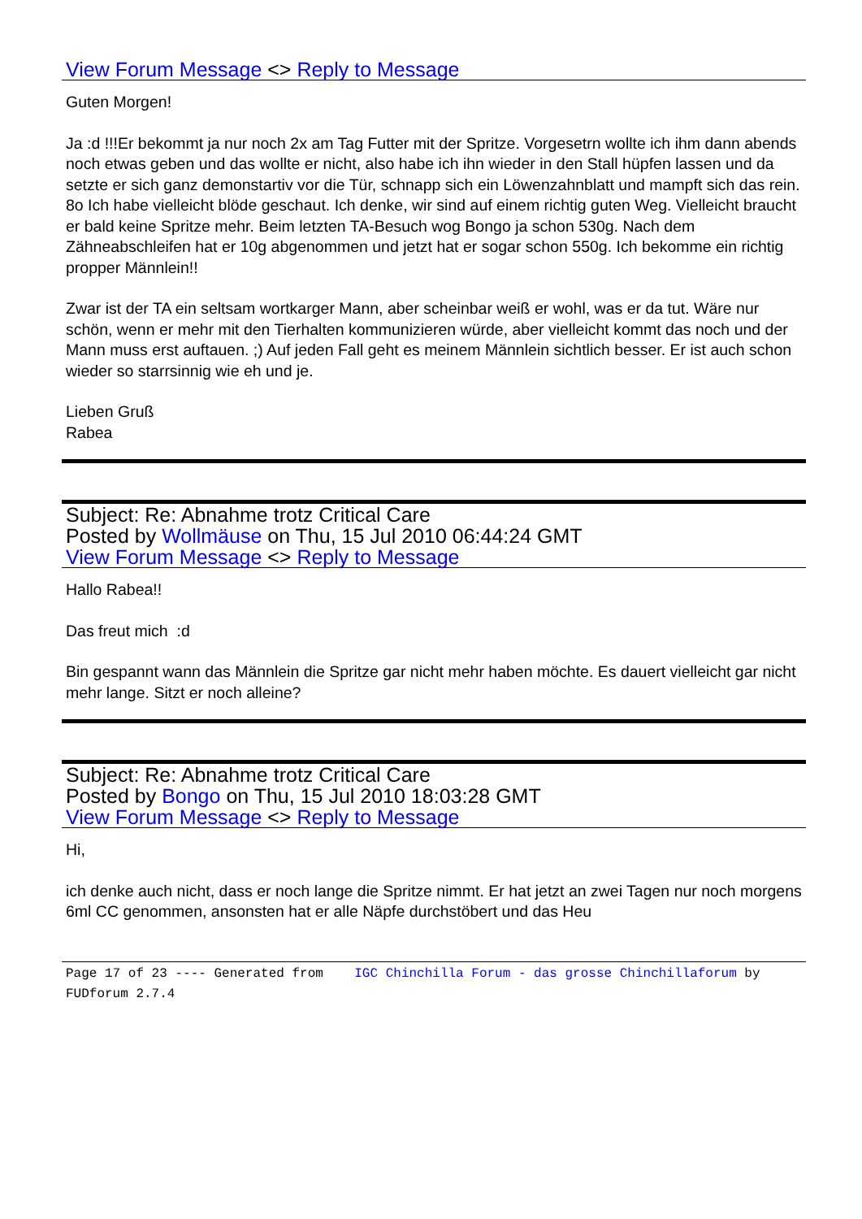View Forum Message <> Reply to Message
Guten Morgen!
Ja :d !!!Er bekommt ja nur noch 2x am Tag Futter mit der Spritze. Vorgesetrn wollte ich ihm dann abends noch etwas geben und das wollte er nicht, also habe ich ihn wieder in den Stall hüpfen lassen und da setzte er sich ganz demonstartiv vor die Tür, schnapp sich ein Löwenzahnblatt und mampft sich das rein. 8o Ich habe vielleicht blöde geschaut. Ich denke, wir sind auf einem richtig guten Weg. Vielleicht braucht er bald keine Spritze mehr. Beim letzten TA-Besuch wog Bongo ja schon 530g. Nach dem Zähneabschleifen hat er 10g abgenommen und jetzt hat er sogar schon 550g. Ich bekomme ein richtig propper Männlein!!
Zwar ist der TA ein seltsam wortkarger Mann, aber scheinbar weiß er wohl, was er da tut. Wäre nur schön, wenn er mehr mit den Tierhalten kommunizieren würde, aber vielleicht kommt das noch und der Mann muss erst auftauen. ;) Auf jeden Fall geht es meinem Männlein sichtlich besser. Er ist auch schon wieder so starrsinnig wie eh und je.
Lieben Gruß
Rabea
Subject: Re: Abnahme trotz Critical Care
Posted by Wollmäuse on Thu, 15 Jul 2010 06:44:24 GMT
View Forum Message <> Reply to Message
Hallo Rabea!!
Das freut mich :d
Bin gespannt wann das Männlein die Spritze gar nicht mehr haben möchte. Es dauert vielleicht gar nicht mehr lange. Sitzt er noch alleine?
Subject: Re: Abnahme trotz Critical Care
Posted by Bongo on Thu, 15 Jul 2010 18:03:28 GMT
View Forum Message <> Reply to Message
Hi,
ich denke auch nicht, dass er noch lange die Spritze nimmt. Er hat jetzt an zwei Tagen nur noch morgens 6ml CC genommen, ansonsten hat er alle Näpfe durchstöbert und das Heu
Page 17 of 23 ---- Generated from IGC Chinchilla Forum - das grosse Chinchillaforum by FUDforum 2.7.4